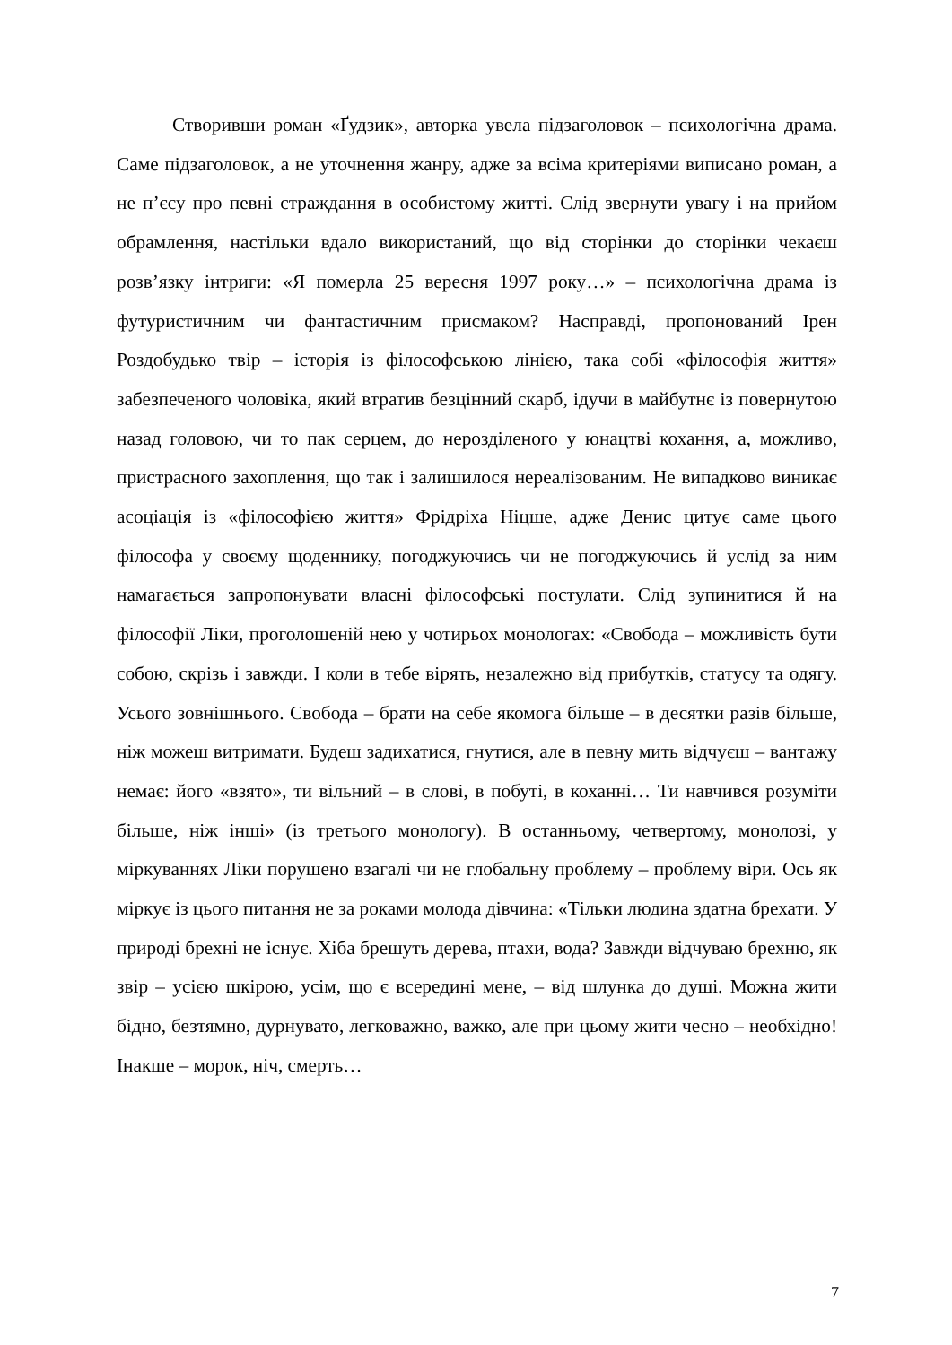Створивши роман «Ґудзик», авторка увела підзаголовок – психологічна драма. Саме підзаголовок, а не уточнення жанру, адже за всіма критеріями виписано роман, а не п’єсу про певні страждання в особистому житті. Слід звернути увагу і на прийом обрамлення, настільки вдало використаний, що від сторінки до сторінки чекаєш розв’язку інтриги: «Я померла 25 вересня 1997 року…» – психологічна драма із футуристичним чи фантастичним присмаком? Насправді, пропонований Ірен Роздобудько твір – історія із філософською лінією, така собі «філософія життя» забезпеченого чоловіка, який втратив безцінний скарб, ідучи в майбутнє із повернутою назад головою, чи то пак серцем, до нерозділеного у юнацтві кохання, а, можливо, пристрасного захоплення, що так і залишилося нереалізованим. Не випадково виникає асоціація із «філософією життя» Фрідріха Ніцше, адже Денис цитує саме цього філософа у своєму щоденнику, погоджуючись чи не погоджуючись й услід за ним намагається запропонувати власні філософські постулати. Слід зупинитися й на філософії Ліки, проголошеній нею у чотирьох монологах: «Свобода – можливість бути собою, скрізь і завжди. І коли в тебе вірять, незалежно від прибутків, статусу та одягу. Усього зовнішнього. Свобода – брати на себе якомога більше – в десятки разів більше, ніж можеш витримати. Будеш задихатися, гнутися, але в певну мить відчуєш – вантажу немає: його «взято», ти вільний – в слові, в побуті, в коханні… Ти навчився розуміти більше, ніж інші» (із третього монологу). В останньому, четвертому, монолозі, у міркуваннях Ліки порушено взагалі чи не глобальну проблему – проблему віри. Ось як міркує із цього питання не за роками молода дівчина: «Тільки людина здатна брехати. У природі брехні не існує. Хіба брешуть дерева, птахи, вода? Завжди відчуваю брехню, як звір – усією шкірою, усім, що є всередині мене, – від шлунка до душі. Можна жити бідно, безтямно, дурнувато, легковажно, важко, але при цьому жити чесно – необхідно! Інакше – морок, ніч, смерть…
7